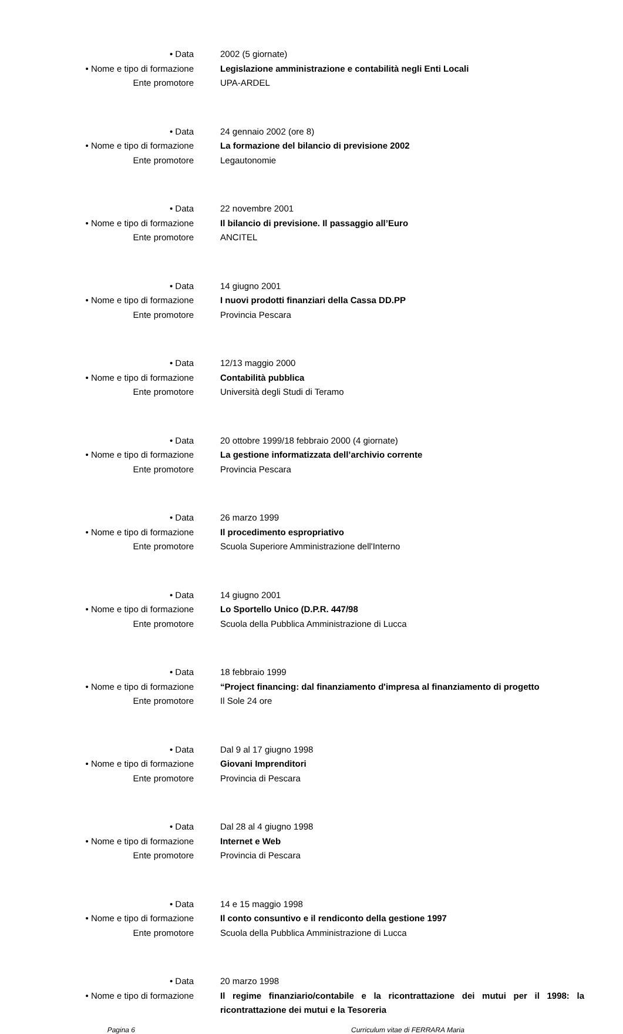• Data 2002 (5 giornate)
• Nome e tipo di formazione Legislazione amministrazione e contabilità negli Enti Locali
Ente promotore UPA-ARDEL
• Data 24 gennaio 2002 (ore 8)
• Nome e tipo di formazione La formazione del bilancio di previsione 2002
Ente promotore Legautonomie
• Data 22 novembre 2001
• Nome e tipo di formazione Il bilancio di previsione. Il passaggio all’Euro
Ente promotore ANCITEL
• Data 14 giugno 2001
• Nome e tipo di formazione I nuovi prodotti finanziari della Cassa DD.PP
Ente promotore Provincia Pescara
• Data 12/13 maggio 2000
• Nome e tipo di formazione Contabilità pubblica
Ente promotore Università degli Studi di Teramo
• Data 20 ottobre 1999/18 febbraio 2000 (4 giornate)
• Nome e tipo di formazione La gestione informatizzata dell’archivio corrente
Ente promotore Provincia Pescara
• Data 26 marzo 1999
• Nome e tipo di formazione Il procedimento espropriativo
Ente promotore Scuola Superiore Amministrazione dell'Interno
• Data 14 giugno 2001
• Nome e tipo di formazione Lo Sportello Unico (D.P.R. 447/98
Ente promotore Scuola della Pubblica Amministrazione di Lucca
• Data 18 febbraio 1999
• Nome e tipo di formazione “Project financing: dal finanziamento d'impresa al finanziamento di progetto
Ente promotore Il Sole 24 ore
• Data Dal 9 al 17 giugno 1998
• Nome e tipo di formazione Giovani Imprenditori
Ente promotore Provincia di Pescara
• Data Dal 28 al 4 giugno 1998
• Nome e tipo di formazione Internet e Web
Ente promotore Provincia di Pescara
• Data 14 e 15 maggio 1998
• Nome e tipo di formazione Il conto consuntivo e il rendiconto della gestione 1997
Ente promotore Scuola della Pubblica Amministrazione di Lucca
• Data 20 marzo 1998
• Nome e tipo di formazione Il regime finanziario/contabile e la ricontrattazione dei mutui per il 1998: la ricontrattazione dei mutui e la Tesoreria
Pagina 6 Curriculum vitae di FERRARA Maria